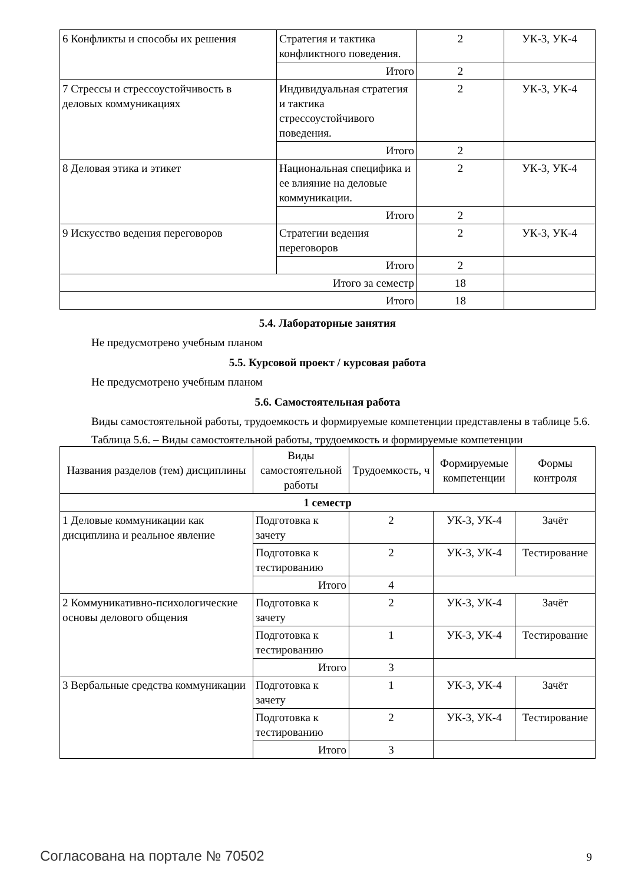| 6 Конфликты и способы их решения | Стратегия и тактика конфликтного поведения. | 2 | УК-3, УК-4 |
| | Итого | 2 | |
| 7 Стрессы и стрессоустойчивость в деловых коммуникациях | Индивидуальная стратегия и тактика стрессоустойчивого поведения. | 2 | УК-3, УК-4 |
| | Итого | 2 | |
| 8 Деловая этика и этикет | Национальная специфика и ее влияние на деловые коммуникации. | 2 | УК-3, УК-4 |
| | Итого | 2 | |
| 9 Искусство ведения переговоров | Стратегии ведения переговоров | 2 | УК-3, УК-4 |
| | Итого | 2 | |
| Итого за семестр | | 18 | |
| Итого | | 18 | |
5.4. Лабораторные занятия
Не предусмотрено учебным планом
5.5. Курсовой проект / курсовая работа
Не предусмотрено учебным планом
5.6. Самостоятельная работа
Виды самостоятельной работы, трудоемкость и формируемые компетенции представлены в таблице 5.6.
Таблица 5.6. – Виды самостоятельной работы, трудоемкость и формируемые компетенции
| Названия разделов (тем) дисциплины | Виды самостоятельной работы | Трудоемкость, ч | Формируемые компетенции | Формы контроля |
| --- | --- | --- | --- | --- |
| 1 семестр | | | | |
| 1 Деловые коммуникации как дисциплина и реальное явление | Подготовка к зачету | 2 | УК-3, УК-4 | Зачёт |
| | Подготовка к тестированию | 2 | УК-3, УК-4 | Тестирование |
| | Итого | 4 | | |
| 2 Коммуникативно-психологические основы делового общения | Подготовка к зачету | 2 | УК-3, УК-4 | Зачёт |
| | Подготовка к тестированию | 1 | УК-3, УК-4 | Тестирование |
| | Итого | 3 | | |
| 3 Вербальные средства коммуникации | Подготовка к зачету | 1 | УК-3, УК-4 | Зачёт |
| | Подготовка к тестированию | 2 | УК-3, УК-4 | Тестирование |
| | Итого | 3 | | |
Согласована на портале № 70502 9